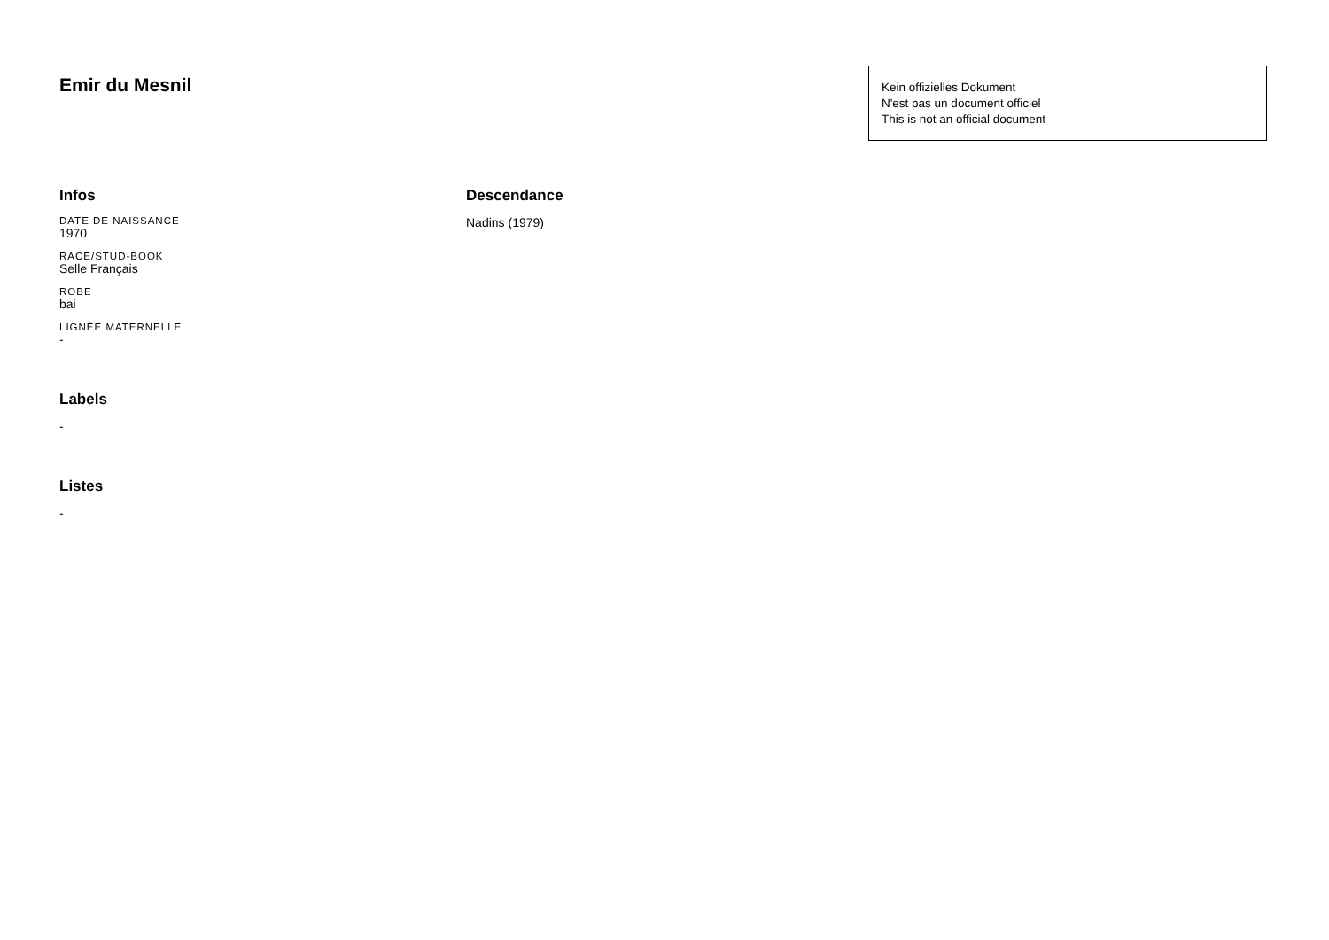Emir du Mesnil
Kein offizielles Dokument
N'est pas un document officiel
This is not an official document
Infos
DATE DE NAISSANCE
1970
RACE/STUD-BOOK
Selle Français
ROBE
bai
LIGNÉE MATERNELLE
-
Labels
-
Listes
-
Descendance
Nadins (1979)